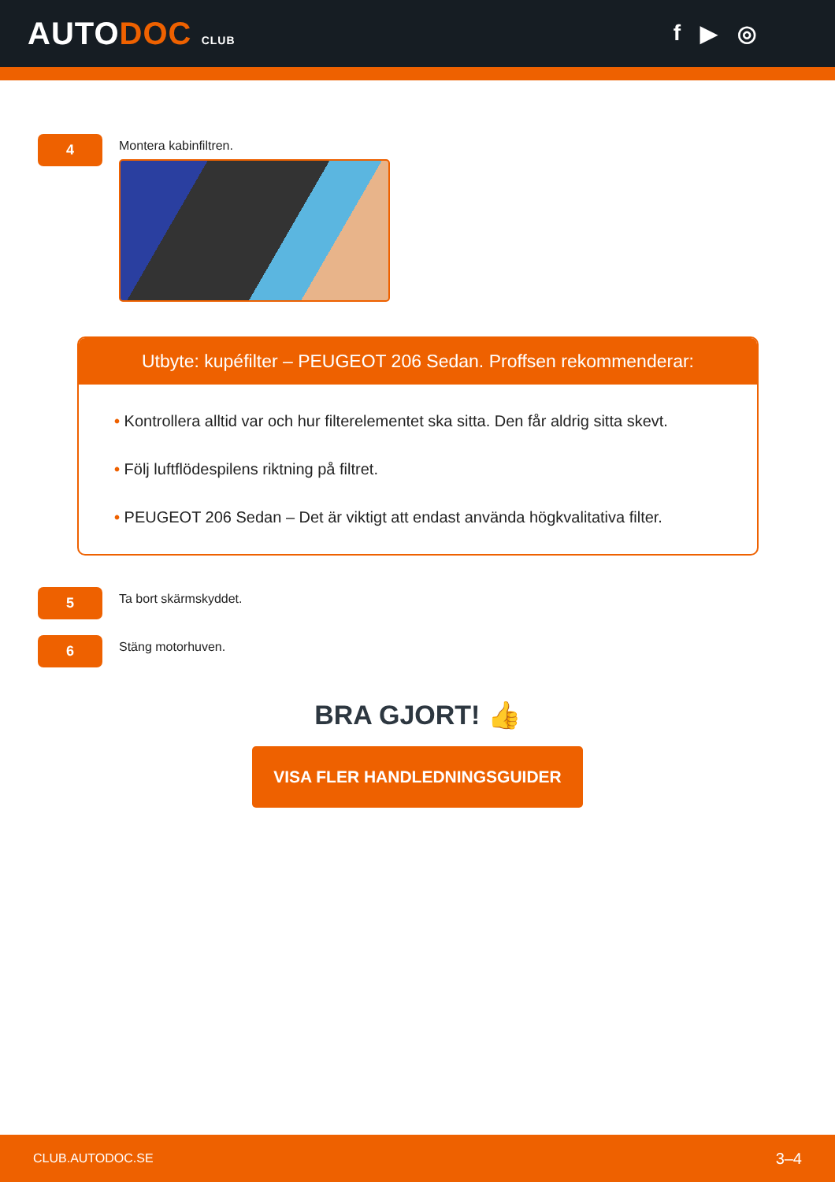AUTODOC CLUB
f ▶ ◎
4
Montera kabinfiltren.
Utbyte: kupéfilter – PEUGEOT 206 Sedan. Proffsen rekommenderar:
• Kontrollera alltid var och hur filterelementet ska sitta. Den får aldrig sitta skevt.
• Följ luftflödespilens riktning på filtret.
• PEUGEOT 206 Sedan – Det är viktigt att endast använda högkvalitativa filter.
5
Ta bort skärmskyddet.
6
Stäng motorhuven.
BRA GJORT! 👍
VISA FLER HANDLEDNINGSGUIDER
CLUB.AUTODOC.SE 3–4